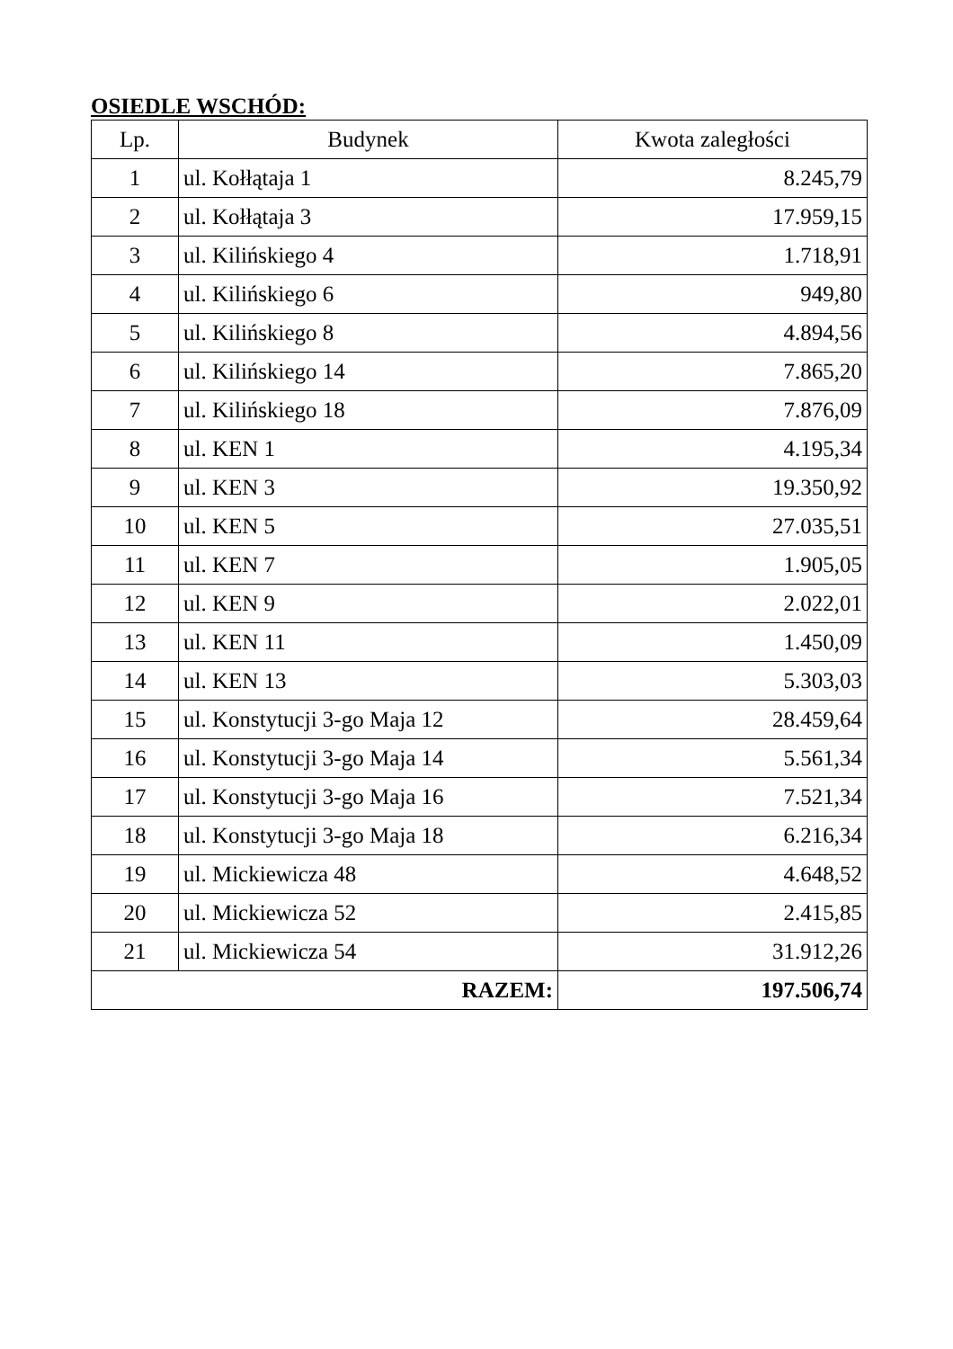OSIEDLE WSCHÓD:
| Lp. | Budynek | Kwota zaległości |
| --- | --- | --- |
| 1 | ul. Kołłątaja 1 | 8.245,79 |
| 2 | ul. Kołłątaja 3 | 17.959,15 |
| 3 | ul. Kilińskiego 4 | 1.718,91 |
| 4 | ul. Kilińskiego 6 | 949,80 |
| 5 | ul. Kilińskiego 8 | 4.894,56 |
| 6 | ul. Kilińskiego 14 | 7.865,20 |
| 7 | ul. Kilińskiego 18 | 7.876,09 |
| 8 | ul. KEN 1 | 4.195,34 |
| 9 | ul. KEN 3 | 19.350,92 |
| 10 | ul. KEN 5 | 27.035,51 |
| 11 | ul. KEN 7 | 1.905,05 |
| 12 | ul. KEN 9 | 2.022,01 |
| 13 | ul. KEN 11 | 1.450,09 |
| 14 | ul. KEN 13 | 5.303,03 |
| 15 | ul. Konstytucji 3-go Maja 12 | 28.459,64 |
| 16 | ul. Konstytucji 3-go Maja 14 | 5.561,34 |
| 17 | ul. Konstytucji 3-go Maja 16 | 7.521,34 |
| 18 | ul. Konstytucji 3-go Maja 18 | 6.216,34 |
| 19 | ul. Mickiewicza 48 | 4.648,52 |
| 20 | ul. Mickiewicza 52 | 2.415,85 |
| 21 | ul. Mickiewicza 54 | 31.912,26 |
| RAZEM: | | 197.506,74 |